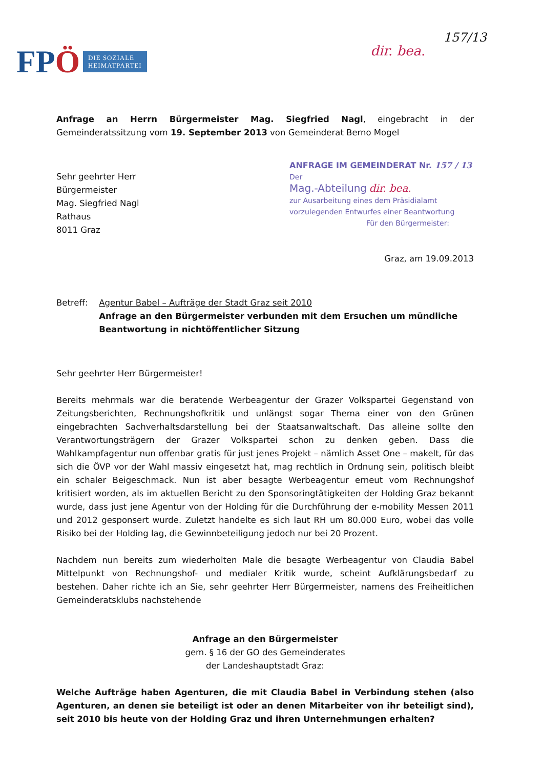FPÖ
DIE SOZIALE
HEIMATPARTEI
157/13
dir. bea.
Anfrage an Herrn Bürgermeister Mag. Siegfried Nagl, eingebracht in der Gemeinderatssitzung vom 19. September 2013 von Gemeinderat Berno Mogel
Sehr geehrter Herr
Bürgermeister
Mag. Siegfried Nagl
Rathaus
8011 Graz
ANFRAGE IM GEMEINDERAT Nr. 157 / 13
Der
Mag.-Abteilung dir. bea.
zur Ausarbeitung eines dem Präsidialamt vorzulegenden Entwurfes einer Beantwortung
Für den Bürgermeister:
Graz, am 19.09.2013
Betreff: Agentur Babel – Aufträge der Stadt Graz seit 2010
Anfrage an den Bürgermeister verbunden mit dem Ersuchen um mündliche Beantwortung in nichtöffentlicher Sitzung
Sehr geehrter Herr Bürgermeister!
Bereits mehrmals war die beratende Werbeagentur der Grazer Volkspartei Gegenstand von Zeitungsberichten, Rechnungshofkritik und unlängst sogar Thema einer von den Grünen eingebrachten Sachverhaltsdarstellung bei der Staatsanwaltschaft. Das alleine sollte den Verantwortungsträgern der Grazer Volkspartei schon zu denken geben. Dass die Wahlkampfagentur nun offenbar gratis für just jenes Projekt – nämlich Asset One – makelt, für das sich die ÖVP vor der Wahl massiv eingesetzt hat, mag rechtlich in Ordnung sein, politisch bleibt ein schaler Beigeschmack. Nun ist aber besagte Werbeagentur erneut vom Rechnungshof kritisiert worden, als im aktuellen Bericht zu den Sponsoringtätigkeiten der Holding Graz bekannt wurde, dass just jene Agentur von der Holding für die Durchführung der e-mobility Messen 2011 und 2012 gesponsert wurde. Zuletzt handelte es sich laut RH um 80.000 Euro, wobei das volle Risiko bei der Holding lag, die Gewinnbeteiligung jedoch nur bei 20 Prozent.
Nachdem nun bereits zum wiederholten Male die besagte Werbeagentur von Claudia Babel Mittelpunkt von Rechnungshof- und medialer Kritik wurde, scheint Aufklärungsbedarf zu bestehen. Daher richte ich an Sie, sehr geehrter Herr Bürgermeister, namens des Freiheitlichen Gemeinderatsklubs nachstehende
Anfrage an den Bürgermeister
gem. § 16 der GO des Gemeinderates
der Landeshauptstadt Graz:
Welche Aufträge haben Agenturen, die mit Claudia Babel in Verbindung stehen (also Agenturen, an denen sie beteiligt ist oder an denen Mitarbeiter von ihr beteiligt sind), seit 2010 bis heute von der Holding Graz und ihren Unternehmungen erhalten?